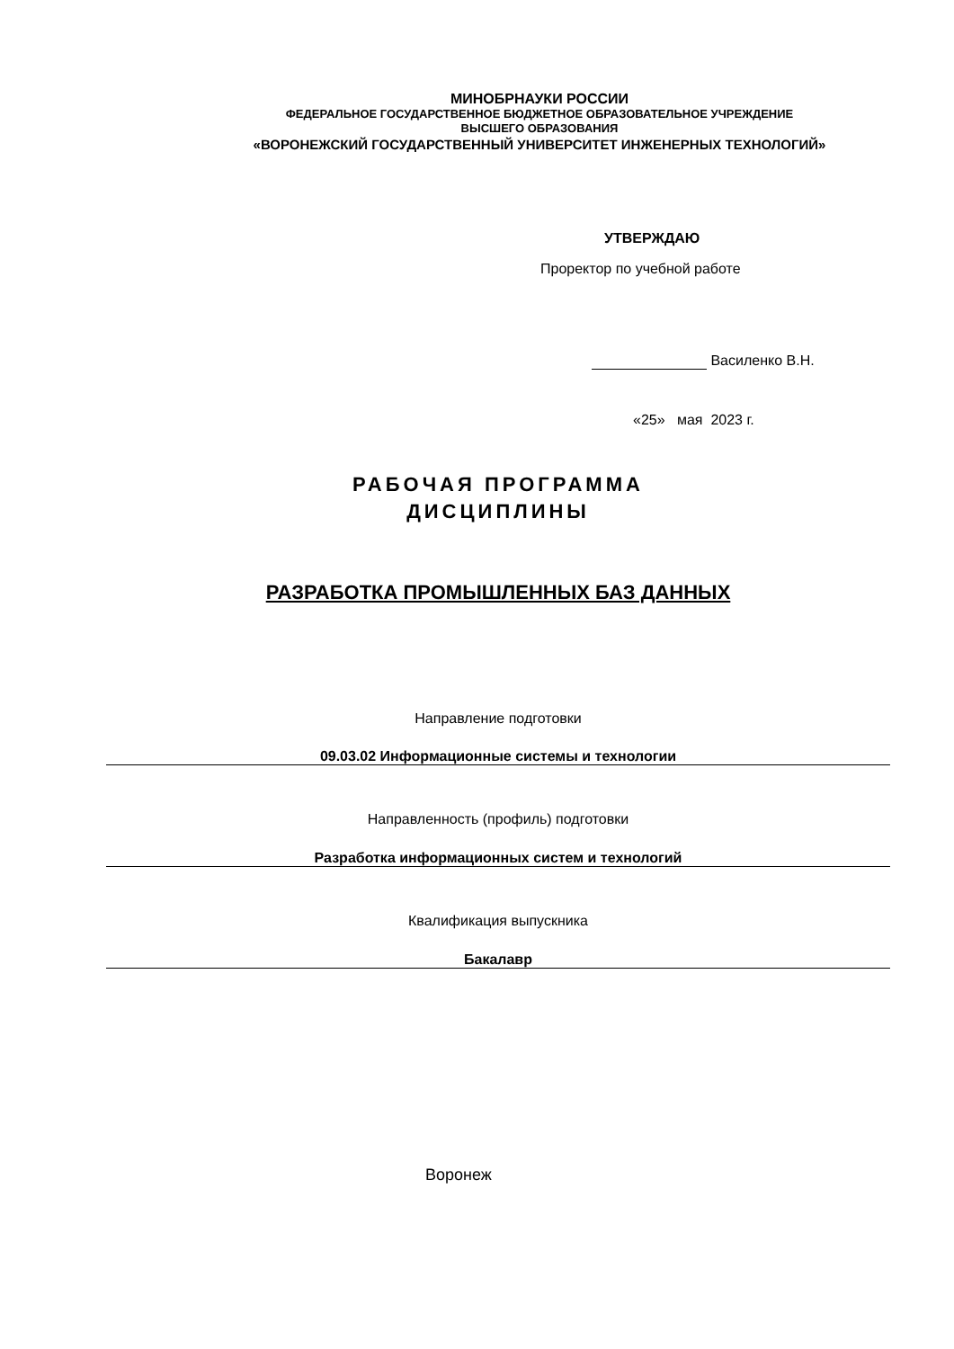МИНОБРНАУКИ РОССИИ
ФЕДЕРАЛЬНОЕ ГОСУДАРСТВЕННОЕ БЮДЖЕТНОЕ ОБРАЗОВАТЕЛЬНОЕ УЧРЕЖДЕНИЕ
ВЫСШЕГО ОБРАЗОВАНИЯ
«ВОРОНЕЖСКИЙ ГОСУДАРСТВЕННЫЙ УНИВЕРСИТЕТ ИНЖЕНЕРНЫХ ТЕХНОЛОГИЙ»
УТВЕРЖДАЮ
Проректор по учебной работе
Василенко В.Н.
«25» мая 2023 г.
РАБОЧАЯ ПРОГРАММА
ДИСЦИПЛИНЫ
РАЗРАБОТКА ПРОМЫШЛЕННЫХ БАЗ ДАННЫХ
Направление подготовки
09.03.02 Информационные системы и технологии
Направленность (профиль) подготовки
Разработка информационных систем и технологий
Квалификация выпускника
Бакалавр
Воронеж